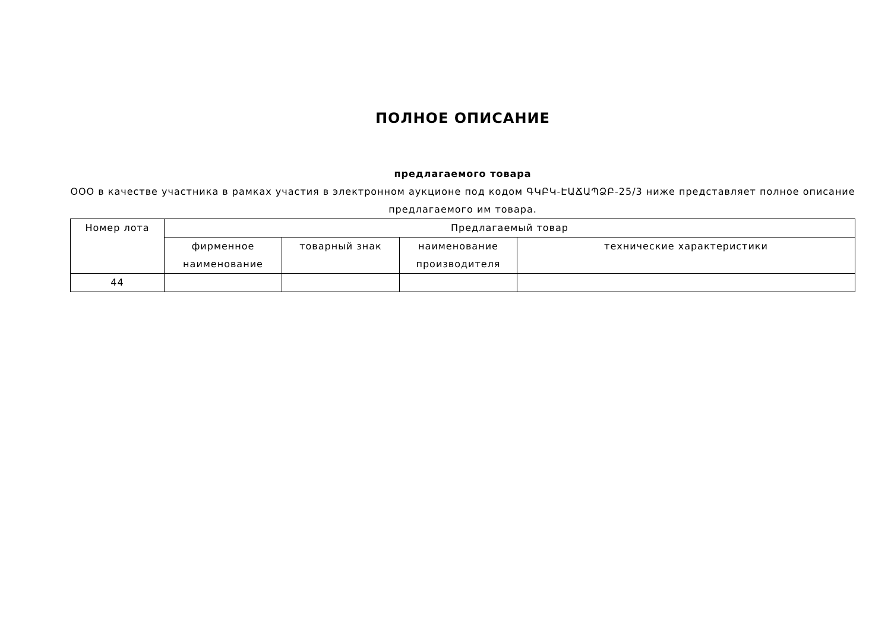ПОЛНОЕ ОПИСАНИЕ
предлагаемого товара
ООО в качестве участника в рамках участия в электронном аукционе под кодом ԳԿԲԿ-ԷԱՃԱՊՁԲ-25/3 ниже представляет полное описание предлагаемого им товара.
| Номер лота | Предлагаемый товар | | | |
| --- | --- | --- | --- | --- |
| | фирменное наименование | товарный знак | наименование производителя | технические характеристики |
| 44 | | | | |